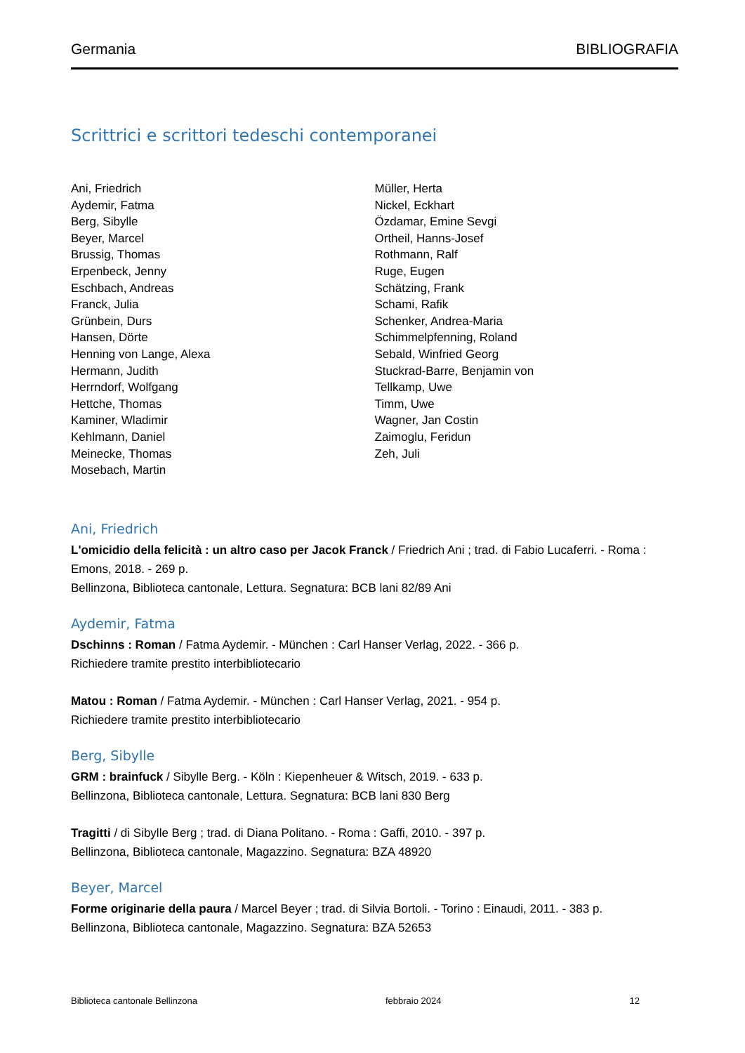Germania BIBLIOGRAFIA
Scrittrici e scrittori tedeschi contemporanei
Ani, Friedrich
Aydemir, Fatma
Berg, Sibylle
Beyer, Marcel
Brussig, Thomas
Erpenbeck, Jenny
Eschbach, Andreas
Franck, Julia
Grünbein, Durs
Hansen, Dörte
Henning von Lange, Alexa
Hermann, Judith
Herrndorf, Wolfgang
Hettche, Thomas
Kaminer, Wladimir
Kehlmann, Daniel
Meinecke, Thomas
Mosebach, Martin
Müller, Herta
Nickel, Eckhart
Özdamar, Emine Sevgi
Ortheil, Hanns-Josef
Rothmann, Ralf
Ruge, Eugen
Schätzing, Frank
Schami, Rafik
Schenker, Andrea-Maria
Schimmelpfenning, Roland
Sebald, Winfried Georg
Stuckrad-Barre, Benjamin von
Tellkamp, Uwe
Timm, Uwe
Wagner, Jan Costin
Zaimoglu, Feridun
Zeh, Juli
Ani, Friedrich
L'omicidio della felicità : un altro caso per Jacok Franck / Friedrich Ani ; trad. di Fabio Lucaferri. - Roma : Emons, 2018. - 269 p.
Bellinzona, Biblioteca cantonale, Lettura. Segnatura: BCB lani 82/89 Ani
Aydemir, Fatma
Dschinns : Roman / Fatma Aydemir. - München : Carl Hanser Verlag, 2022. - 366 p.
Richiedere tramite prestito interbibliotecario
Matou : Roman / Fatma Aydemir. - München : Carl Hanser Verlag, 2021. - 954 p.
Richiedere tramite prestito interbibliotecario
Berg, Sibylle
GRM : brainfuck / Sibylle Berg. - Köln : Kiepenheuer & Witsch, 2019. - 633 p.
Bellinzona, Biblioteca cantonale, Lettura. Segnatura: BCB lani 830 Berg
Tragitti / di Sibylle Berg ; trad. di Diana Politano. - Roma : Gaffi, 2010. - 397 p.
Bellinzona, Biblioteca cantonale, Magazzino. Segnatura: BZA 48920
Beyer, Marcel
Forme originarie della paura / Marcel Beyer ; trad. di Silvia Bortoli. - Torino : Einaudi, 2011. - 383 p.
Bellinzona, Biblioteca cantonale, Magazzino. Segnatura: BZA 52653
Biblioteca cantonale Bellinzona febbraio 2024 12